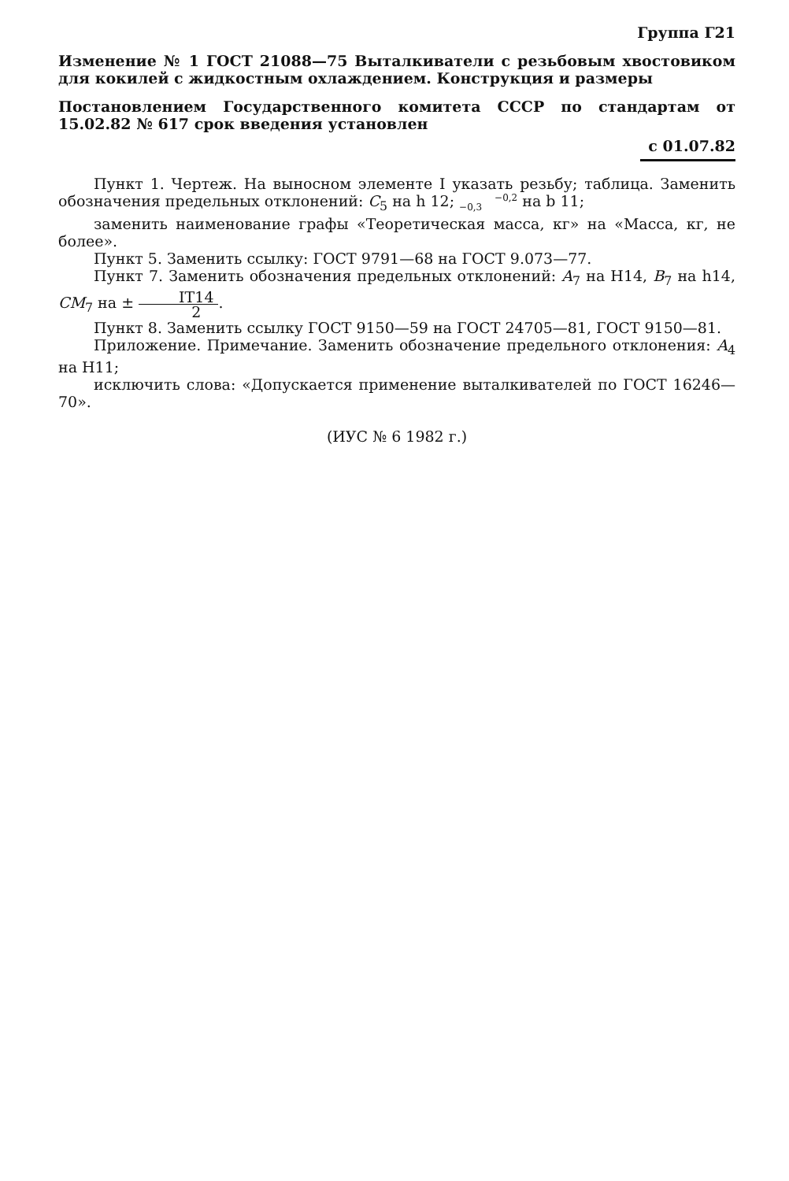Группа Г21
Изменение № 1 ГОСТ 21088—75 Выталкиватели с резьбовым хвостовиком для кокилей с жидкостным охлаждением. Конструкция и размеры
Постановлением Государственного комитета СССР по стандартам от 15.02.82 № 617 срок введения установлен
с 01.07.82
Пункт 1. Чертеж. На выносном элементе I указать резьбу; таблица. Заменить обозначения предельных отклонений: C<sub>5</sub> на h 12; −0,2
−0,3 на b 11;
заменить наименование графы «Теоретическая масса, кг» на «Масса, кг, не более».
Пункт 5. Заменить ссылку: ГОСТ 9791—68 на ГОСТ 9.073—77.
Пункт 7. Заменить обозначения предельных отклонений: A<sub>7</sub> на Н14, B<sub>7</sub> на h14, CM<sub>7</sub> на ± IT14 2.
Пункт 8. Заменить ссылку ГОСТ 9150—59 на ГОСТ 24705—81, ГОСТ 9150—81.
Приложение. Примечание. Заменить обозначение предельного отклонения: A<sub>4</sub> на Н11;
исключить слова: «Допускается применение выталкивателей по ГОСТ 16246—70».
(ИУС № 6 1982 г.)